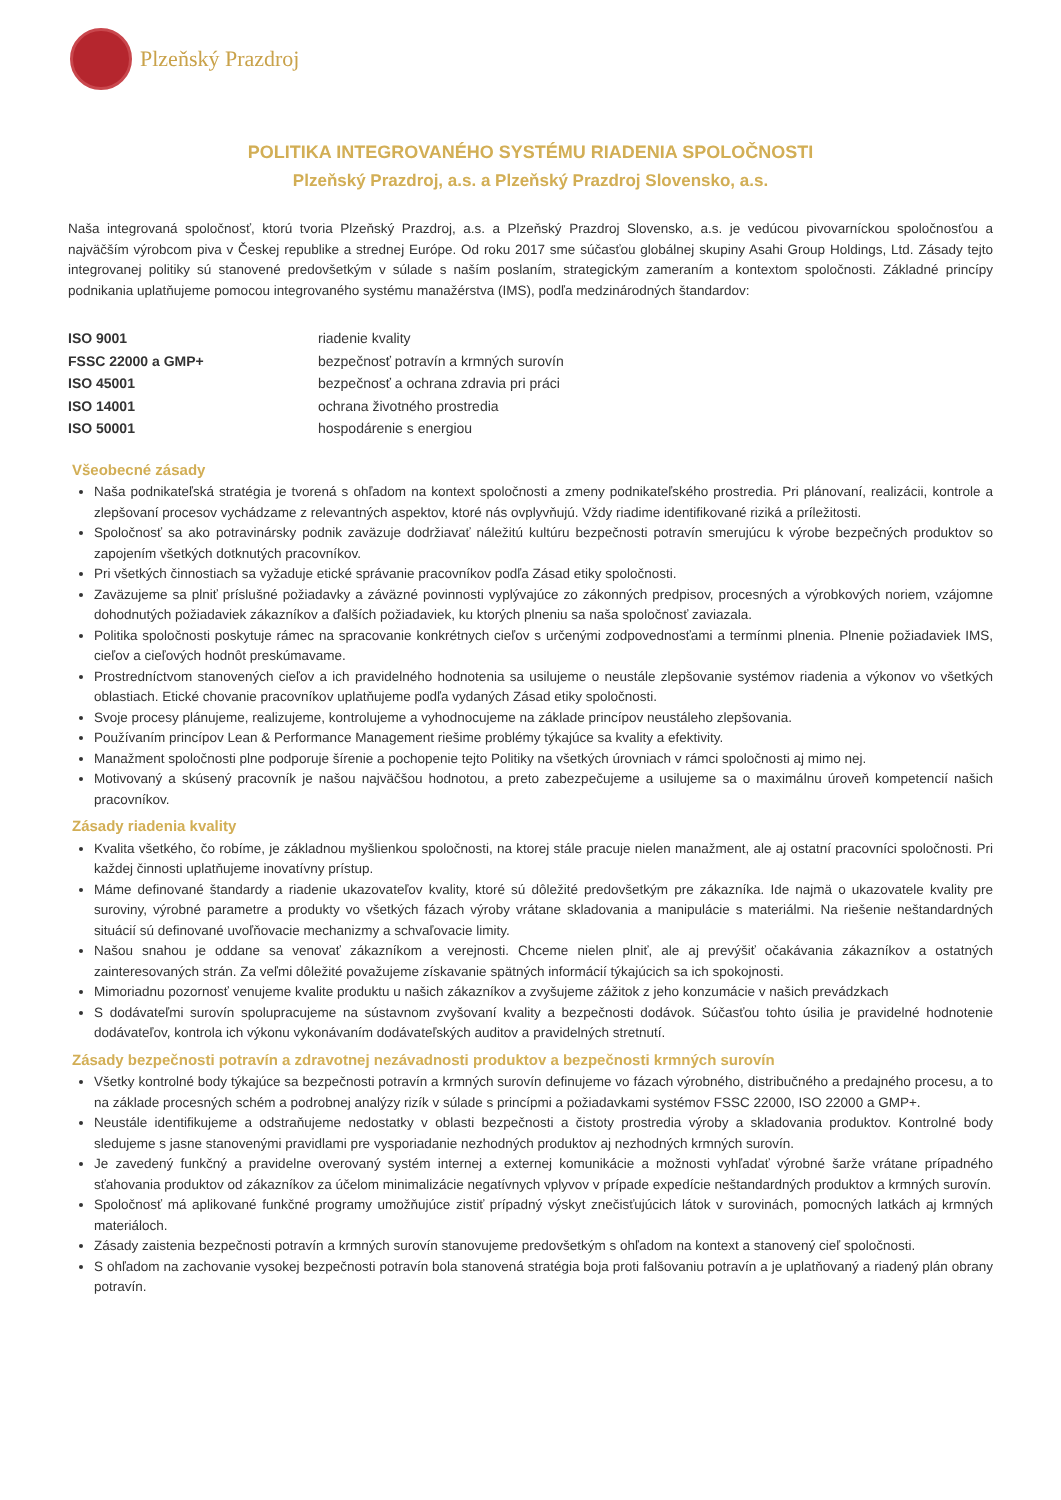Plzeňský Prazdroj
POLITIKA INTEGROVANÉHO SYSTÉMU RIADENIA SPOLOČNOSTI
Plzeňský Prazdroj, a.s. a Plzeňský Prazdroj Slovensko, a.s.
Naša integrovaná spoločnosť, ktorú tvoria Plzeňský Prazdroj, a.s. a Plzeňský Prazdroj Slovensko, a.s. je vedúcou pivovarníckou spoločnosťou a najväčším výrobcom piva v Českej republike a strednej Európe. Od roku 2017 sme súčasťou globálnej skupiny Asahi Group Holdings, Ltd. Zásady tejto integrovanej politiky sú stanovené predovšetkým v súlade s naším poslaním, strategickým zameraním a kontextom spoločnosti. Základné princípy podnikania uplatňujeme pomocou integrovaného systému manažérstva (IMS), podľa medzinárodných štandardov:
| ISO 9001 | riadenie kvality |
| FSSC 22000 a GMP+ | bezpečnosť potravín a krmných surovín |
| ISO 45001 | bezpečnosť a ochrana zdravia pri práci |
| ISO 14001 | ochrana životného prostredia |
| ISO 50001 | hospodárenie s energiou |
Všeobecné zásady
Naša podnikateľská stratégia je tvorená s ohľadom na kontext spoločnosti a zmeny podnikateľského prostredia. Pri plánovaní, realizácii, kontrole a zlepšovaní procesov vychádzame z relevantných aspektov, ktoré nás ovplyvňujú. Vždy riadime identifikované riziká a príležitosti.
Spoločnosť sa ako potravinársky podnik zaväzuje dodržiavať náležitú kultúru bezpečnosti potravín smerujúcu k výrobe bezpečných produktov so zapojením všetkých dotknutých pracovníkov.
Pri všetkých činnostiach sa vyžaduje etické správanie pracovníkov podľa Zásad etiky spoločnosti.
Zaväzujeme sa plniť príslušné požiadavky a záväzné povinnosti vyplývajúce zo zákonných predpisov, procesných a výrobkových noriem, vzájomne dohodnutých požiadaviek zákazníkov a ďalších požiadaviek, ku ktorých plneniu sa naša spoločnosť zaviazala.
Politika spoločnosti poskytuje rámec na spracovanie konkrétnych cieľov s určenými zodpovednosťami a termínmi plnenia. Plnenie požiadaviek IMS, cieľov a cieľových hodnôt preskúmavame.
Prostredníctvom stanovených cieľov a ich pravidelného hodnotenia sa usilujeme o neustále zlepšovanie systémov riadenia a výkonov vo všetkých oblastiach. Etické chovanie pracovníkov uplatňujeme podľa vydaných Zásad etiky spoločnosti.
Svoje procesy plánujeme, realizujeme, kontrolujeme a vyhodnocujeme na základe princípov neustáleho zlepšovania.
Používaním princípov Lean & Performance Management riešime problémy týkajúce sa kvality a efektivity.
Manažment spoločnosti plne podporuje šírenie a pochopenie tejto Politiky na všetkých úrovniach v rámci spoločnosti aj mimo nej.
Motivovaný a skúsený pracovník je našou najväčšou hodnotou, a preto zabezpečujeme a usilujeme sa o maximálnu úroveň kompetencií našich pracovníkov.
Zásady riadenia kvality
Kvalita všetkého, čo robíme, je základnou myšlienkou spoločnosti, na ktorej stále pracuje nielen manažment, ale aj ostatní pracovníci spoločnosti. Pri každej činnosti uplatňujeme inovatívny prístup.
Máme definované štandardy a riadenie ukazovateľov kvality, ktoré sú dôležité predovšetkým pre zákazníka. Ide najmä o ukazovatele kvality pre suroviny, výrobné parametre a produkty vo všetkých fázach výroby vrátane skladovania a manipulácie s materiálmi. Na riešenie neštandardných situácií sú definované uvoľňovacie mechanizmy a schvaľovacie limity.
Našou snahou je oddane sa venovať zákazníkom a verejnosti. Chceme nielen plniť, ale aj prevýšiť očakávania zákazníkov a ostatných zainteresovaných strán. Za veľmi dôležité považujeme získavanie spätných informácií týkajúcich sa ich spokojnosti.
Mimoriadnu pozornosť venujeme kvalite produktu u našich zákazníkov a zvyšujeme zážitok z jeho konzumácie v našich prevádzkach
S dodávateľmi surovín spolupracujeme na sústavnom zvyšovaní kvality a bezpečnosti dodávok. Súčasťou tohto úsilia je pravidelné hodnotenie dodávateľov, kontrola ich výkonu vykonávaním dodávateľských auditov a pravidelných stretnutí.
Zásady bezpečnosti potravín a zdravotnej nezávadnosti produktov a bezpečnosti krmných surovín
Všetky kontrolné body týkajúce sa bezpečnosti potravín a krmných surovín definujeme vo fázach výrobného, distribučného a predajného procesu, a to na základe procesných schém a podrobnej analýzy rizík v súlade s princípmi a požiadavkami systémov FSSC 22000, ISO 22000 a GMP+.
Neustále identifikujeme a odstraňujeme nedostatky v oblasti bezpečnosti a čistoty prostredia výroby a skladovania produktov. Kontrolné body sledujeme s jasne stanovenými pravidlami pre vysporiadanie nezhodných produktov aj nezhodných krmných surovín.
Je zavedený funkčný a pravidelne overovaný systém internej a externej komunikácie a možnosti vyhľadať výrobné šarže vrátane prípadného sťahovania produktov od zákazníkov za účelom minimalizácie negatívnych vplyvov v prípade expedície neštandardných produktov a krmných surovín.
Spoločnosť má aplikované funkčné programy umožňujúce zistiť prípadný výskyt znečisťujúcich látok v surovinách, pomocných latkách aj krmných materiáloch.
Zásady zaistenia bezpečnosti potravín a krmných surovín stanovujeme predovšetkým s ohľadom na kontext a stanovený cieľ spoločnosti.
S ohľadom na zachovanie vysokej bezpečnosti potravín bola stanovená stratégia boja proti falšovaniu potravín a je uplatňovaný a riadený plán obrany potravín.